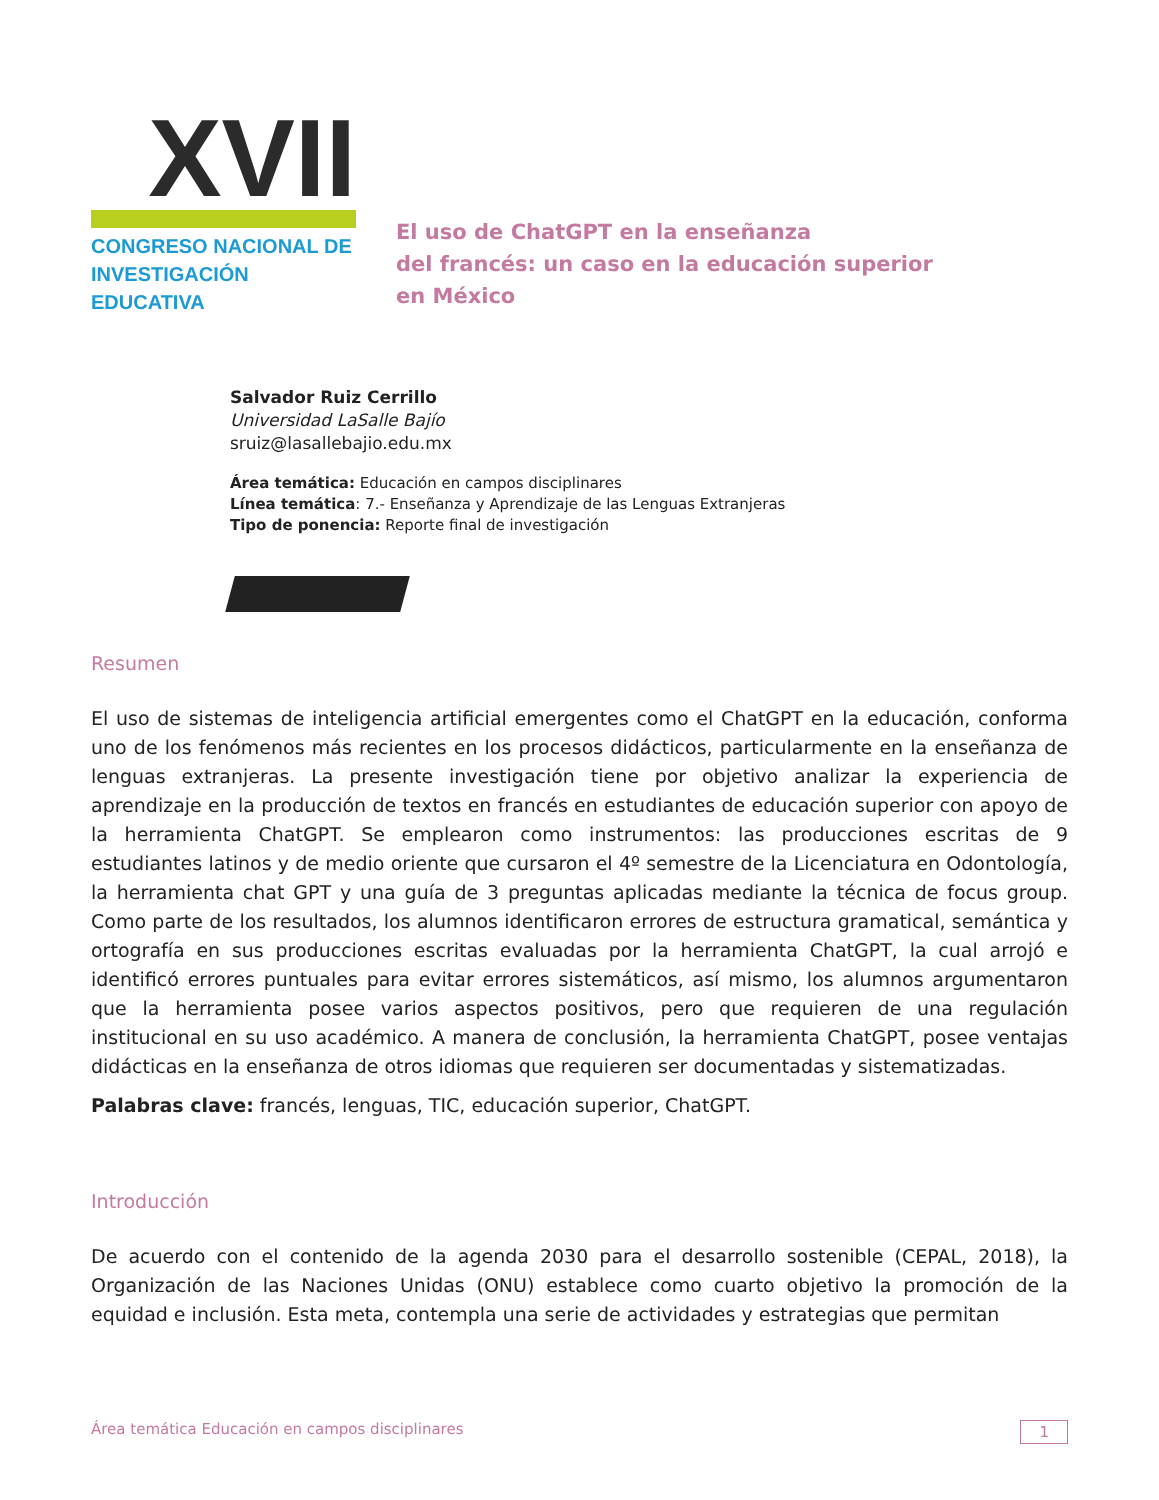XVII
CONGRESO NACIONAL DE
INVESTIGACIÓN EDUCATIVA
El uso de ChatGPT en la enseñanza
del francés: un caso en la educación superior
en México
Salvador Ruiz Cerrillo
Universidad LaSalle Bajío
sruiz@lasallebajio.edu.mx
Área temática: Educación en campos disciplinares
Línea temática: 7.- Enseñanza y Aprendizaje de las Lenguas Extranjeras
Tipo de ponencia: Reporte final de investigación
Resumen
El uso de sistemas de inteligencia artificial emergentes como el ChatGPT en la educación, conforma uno de los fenómenos más recientes en los procesos didácticos, particularmente en la enseñanza de lenguas extranjeras. La presente investigación tiene por objetivo analizar la experiencia de aprendizaje en la producción de textos en francés en estudiantes de educación superior con apoyo de la herramienta ChatGPT. Se emplearon como instrumentos: las producciones escritas de 9 estudiantes latinos y de medio oriente que cursaron el 4º semestre de la Licenciatura en Odontología, la herramienta chat GPT y una guía de 3 preguntas aplicadas mediante la técnica de focus group. Como parte de los resultados, los alumnos identificaron errores de estructura gramatical, semántica y ortografía en sus producciones escritas evaluadas por la herramienta ChatGPT, la cual arrojó e identificó errores puntuales para evitar errores sistemáticos, así mismo, los alumnos argumentaron que la herramienta posee varios aspectos positivos, pero que requieren de una regulación institucional en su uso académico. A manera de conclusión, la herramienta ChatGPT, posee ventajas didácticas en la enseñanza de otros idiomas que requieren ser documentadas y sistematizadas.
Palabras clave: francés, lenguas, TIC, educación superior, ChatGPT.
Introducción
De acuerdo con el contenido de la agenda 2030 para el desarrollo sostenible (CEPAL, 2018), la Organización de las Naciones Unidas (ONU) establece como cuarto objetivo la promoción de la equidad e inclusión. Esta meta, contempla una serie de actividades y estrategias que permitan
Área temática Educación en campos disciplinares 1